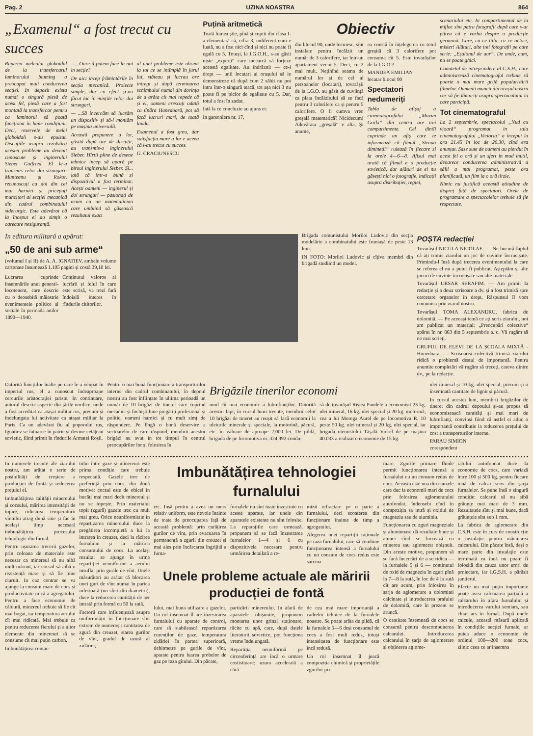Pag. 2 UZINA NOASTRA 864
„Examenul“ a fost trecut cu succes
Ruperea melcului globoidal de la transfercarul laminorului bluming a preocupat mult conducerea secției. In depozit exista numai o singură piesă de acest fel, piesă care a fost montată la transfercar pentru ca laminorul să poată funcționa în bune condițiuni. Deci, rezervele de melci globoidali s-au epuizat. Discuțiile asupra rezolvării acestei probleme au devenit cunoscute și inginerului Sieber Gotfried. El le-a transmis celor doi strungari: Munteanu și Rokor, recunoscuți ca doi din cei mai harnici și pricepuți muncitori ai secției mecanică din cadrul combinatului siderurgic. Este adevărat că la început ei au simțit o oarecare nesiguranță.
—...Oare il putem face la noi in secție?
De aici incep frămintările în secția mecanică. Proiecte simple, dar cu efect și-au făcut loc în mințile celor doi strungari.
— ...Să incercăm să lucrăm un dispozitiv și să-l montăm pe mașina universală.
Această propunere a lor, găsită după ore de discuții, au transmis-o inginerului Sieber. Hîrtii pline de desene tehnice incep să apară pe biroul inginerului Sieber. Și... iată că într-o bună zi dispozitivul a fost terminat. Acești oameni — inginerul și doi strungari — pasionați de acum ca un matematician care umblind să găsească rezultatul exact
al unei probleme este absent la tot ce se intîmplă în jurul lui, stăteau și lucrau ore intregi și după terminarea schimbului numai din dorința de a arăta cît mai repede că și ei, oameni crescuți odată cu tînăra Hunedoară, pot să facă lucruri mari, de toată lauda.
Examenul a fost greu, dar satisfacția mare a lor e aceea că l-au trecut cu succes.
G. CRACIUNESCU
Puțină aritmetică
Toată lumea știe, pînă și copiii din clasa I-a elementară că, cifra 3, indiferent cum e luată, nu a fost nici cînd și nici nu poate fi egală cu 5. Totuși, la I.G.O.H., s-au găsit niște „experți“ care incearcă să forțeze această egalitate. Au îndrăznit — ce-i drept — unii locatari ai orașului să le demonstreze că după cum 2 săbii nu pot intra într-o singură teacă, tot așa nici 3 nu poate fi pe picior de egalitate cu 5. Dar, totul a fost în zadar.
Iată la ce concluzie au ajuns ei:
In garsoniera nr. 17,
Obiectiv
din blocul 90, unde locuiesc, sînt instalate pentru încălzit un număr de 3 calorifere, iar într-un apartament vecin 5. Deci, cu 2 mai mult. Neținînd seama de numărul lor și de cel al persoanelor (locatari), tovarășii de la I.G.O. au găsit de cuviință ca plata încălzitului să se facă pentru 3 calorifere ca și pentru 5 calorifere. O fi cumva vreo greșală matematică? Nicidecum! Adevărata „greșală“ e alta. Și anume,
ea constă în înțelegerea cu totul greșită că 3 calorifere pot consuma cît 5. Este tovarășilor de la I.G.O.?
MANDEA EMILIAN
locatar blocul 90
Spectatori nedumeriți
Tabla de afișaj a cinematografului „Maxim Gorki“ din centru are trei compartimente. Cel dintîi cuprinde un afiș care te informează că filmul „Steaua dimineții“ rulează în fiecare zi la orele 4—6—8. Afișul mai arată că filmul e o producție sovietică, dar alături de el nu găsești nici o fotografie, indicații asupra distribuției, regiei,
scenariului etc. In compartimentul de la mijloc sînt patru fotografii după care s-ar părea că e vorba despre o producție germană. Care, cu ce titlu, cu ce actori, mister! Alături, alte trei fotografii pe care scrie: „Eșalonul de aur“. De unde, cum, nu se poate ghici.
Comitetul de intreprindere al C.S.H., care administrează cinematograful trebuie să poarte o mai mare grijă popularizării filmelor. Oamenii muncii din orașul nostru cer să fie lămuriți asupra spectacolului la care participă.
Tot cinematograful
La 2 septembrie, spectacolul „Nud cu vioară“ programat in sala cinematografului „Victoria“ a început la ora 21.45 în loc de 20.30, cînd era anunțat. Șase sute de oameni au pierdut în acest fel o oră și un sfert în mod inutil, deoarece conducerea administrativă a sălii a mai programat, peste ora planificată, un film la o oră tîrzie.
Nimic nu justifică această atitudine de dispreț față de spectatori. Orele de programare a spectacolelor trebuie să fie respectate.
In editura militară a apărut:
„50 de ani sub arme“
(volumul I și II) de A. A. IGNATIEV, ambele volume cartonate însumează 1.105 pagini și costă 39,10 lei.
Lucrarea cuprinde însemnările unui general-locotenent, care descrie cu o deosebită măiestrie evenimentele politice și sociale în perioada anilor 1890—1940.
Conținutul valoros al lucrării și felul în care este scrisă, va trezi fară îndoială interes în rîndurile cititorilor.
Brigada comunistului Moriloi Ludovic din secția modelărie a combinatului este fruntașă de peste 13 luni.
IN FOTO: Moriloi Ludovic și cîțiva membri din brigadă studiind un model.
POȘTA redacției
Tovarășul NICULA NICOLAE. — Ne bucură faptul că ați trimis ziarului un joc de cuvinte încrucișate. Primindu-l însă după trecerea evenimentului la care se referea el nu a putut fi publicat. Așteptăm și alte jocuri de cuvinte încrucișate sau alte materiale.
Tovarășul URSAR SERAFIM. — Am primit la redacție și a doua scrisoare a dv. și a fost trimisă spre cercetare organelor în drept. Răspunsul îl vom comunica prin ziarul nostru.
Tovarășul TOMA ALEXANDRU, fabrica de dolomită. — Pe aceeași temă ce ați scris ziarului, noi am publicat un material: „Preocupări colective“ apărut în nr. 863 din 5 septembrie a. c. Vă rugăm să ne mai scrieți.
GRUPUL DE ELEVI DE LA ȘCOALA MIXTĂ - Hunedoara. — Scrisoarea colectivă trimisă ziarului ridică o problemă destul de importantă. Pentru anumite completări vă rugăm să treceți, careva dintre dv., pe la redacție.
Datorită funcțiilor înalte pe care le-a ocupat în imperiul rus, el a cunoscut îndeaproape cercurile aristocrației țariste. In continuare, autorul descrie aspecte din țările nordice, unde a fost acreditat ca atașat militar rus, precum și îndelungata lui activitate ca atașat militar la Paris. Ca un adevărat fiu al poporului rus, Ignatiev se întoarce în patrie și devine cetățean sovietic, fiind primit în rîndurile Armatei Roșii.
Pentru o mai bună funcționare a transporturilor interne din cadrul combinatului, în depoul nostru au fost înființate în ultima perioadă un număr de 10 brigăzi de tineret care cuprind mecanici și fochiști bine pregătiți profesional și politic, oameni harnici și cu mult simț de răspundere. Pe lîngă o bună deservire a sectoarelor de care răspund, membrii acestor brigăzi au avut în tot timpul în centrul preocupărilor lor și folosirea în
Brigăzile tinerilor economi
mod cît mai economic a lubrefianților. Datorită acestui fapt, în cursul lunii trecute, membrii celor 10 brigăzi de tineret au reușit să facă economii la uleiurile minerale și speciale, la motorină, păcură, etc. în valoare de aproape 2.000 lei. De pildă, brigada de pe locomotiva nr. 324.992 condu-
să de tovarășul Ristea Pandele a economisit 23 kg. ulei mineral, 16 kg. ulei special și 20 kg. motorină, cea a lui Morega Aurel de pe locomotiva R. 10 peste 50 kg. ulei mineral și 20 kg. ulei special, iar brigada utemistului Tășală Viorel de pe mașina 40.033 a realizat o economie de 15 kg.
ulei mineral și 10 kg. ulei special, precum și o însemnată cantitate de lignit și păcură.
In cursul acestei luni, membrii brigăzilor de tineret din cadrul depoului și-au propus să economisească cantități și mai mari de lubrefianți, convinși fiind că astfel ei aduc o importantă contribuție la reducerea prețului de cost a transporturilor interne.
PARAU SIMION
corespondent
In numerele trecute ale ziarului nostru, am arătat o serie de posibilități de creștere a producției de fontă și reducerea prețului ei.
Imbunătățirea calității minereului și cocsului, mărirea intensității de topire, ridicarea temperaturii vîntului atrag după sine și fac în același timp necesară îmbunătățirea procesului tehnologic din furnal.
Pentru ușurarea trecerii gazelor, prin coloana de materiale este necesar ca minereul să nu aibă mult mărunt, iar cocsul să aibă o rezistență mare și să fie bine ciuruit. In caz contrar se va ajunge la consum mare de cocs și productivitate mică a agregatului. Pentru a face economie de căldură, minereul trebuie să fie cît mai bogat, iar temperatura aerului cît mai ridicată. Mai trebuie ca pentru reducerea fierului și a altor elemente din minereuri să se consume cît mai puțin carbon.
Imbunătățirea contac-
tului între gaze și minereuri este prima condiție care trebuie respectată. Gazele trec de preferință prin cocs, din două motive: cocsul este de obicei în bucăți mai mari decît minereul și nu se topește. Prin materialul topit (zgură) gazele trec cu mult mai greu. Orice neuniformitate în repartizarea minereului duce la pregătirea incompletă a lui la intrarea în creuzet, deci la răcirea furnalului și la mărirea consumului de cocs. La același rezultat se ajunge în urma repartiției neuniforme a aerului insuflat prin gurile de vînt. Unele măsurători au arătat că blocarea unei guri de vînt numai în partea inferioară (un sfert din diametru), duce la reducerea cantității de aer intrată prin formă cu 50 la sută.
Factorii care influențează asupra uniformității în funcționare sînt extrem de numeroși: cantitatea de zgură din creuzet, starea gurilor de vînt, gradul de uzură al zidăriei,
Imbunătățirea tehnologiei furnalului
etc. Insă pentru a avea un mers relativ uniform, este nevoie înainte de toate de preocuparea față de această problemă: prin curățirea gurilor de vînt, prin evacuarea în permanență a zgurii din creuzet și mai ales prin încărcarea îngrijită a furna-
furnalele nu sînt toate înzestrate cu aceste aparate, iar unele din aparatele existente nu sînt folosite. La reparațiile care urmează, propunem să se facă înzestrarea furnalelor 1—4 și 6 cu dispozitivele necesare pentru urmărirea detailată a re-
mizii refractare pe o parte a furnalului, deci scoaterea din funcționare înainte de timp a agregatului.
Alegerea unei repartiții raționale pe raza furnalului, care să combine funcționarea intensă a furnalului cu un consum de cocs redus este sarcina
Unele probleme actuale ale măririi producției de fontă
lului, mai buna utilizare a gazelor. Un rol însemnat îl are înzestrarea furnalului cu aparate de control, care să stabilească repartizarea curenților de gaze, temperatura zidăriei în partea superioară, debitmetre pe gurile de vînt, aparate pentru luarea probelor de gaz pe raza gîtului. Din păcate,
partizării minereului. In afară de aparatele obișnuite, propunem montarea unor grinzi staționare, răcite cu apă, care, după datele literaturii sovietice, pot funcționa vreme îndelungată.
Repartiția neuniformă pe circonferință are încă o urmare costisitoare: uzura accelerată a cără-
de cea mai mare importanță a cadrelor tehnice de la furnalele noastre. Se poate arăta de pildă, că la furnalele 5—6 deși consumul de cocs a fost mult redus, totuși intensitatea de funcționare este încă redusă.
Un rol însemnat îl joacă compoziția chimică și proprietățile zgurilor pri-
mare. Zgurile primare fluide permit funcționarea intensă a furnalului cu un consum redus de cocs. Aceasta este una din cauzele care duc la economii mari de cocs prin folosirea aglomeratului autofondat, îndeosebi cînd în compoziția sa intră și oxidul de magneziu sau de aluminiu.
Funcționarea cu zguri magneziale și aluminoase dă rezultate bune și atunci cînd se lucrează cu minereu sau aglomerat obișnuit. Din aceste motive, propunem să se facă încercări de a se ridica — la furnalele 5 și 6 — conținutul de oxid de magneziu în zguri pînă la 7—8 la sută, în loc de 4 la sută cît are acum, prin folosirea în șarja de aglomerare a dolomitei calcinate și introducerea prafului de dolomită, care în prezent se aruncă.
O cantitate însemnată de cocs se consumă pentru descompunerea calcarului. Introducerea calcarului în șarja de aglomerare și obținerea aglome-
ratului autofondat duce la economie de cocs, care variază între 100 și 500 kg. pentru fiecare tonă de calcar scos din șarja furnalelor. Se pune însă o singură condiție: calcarul să nu aibă grăunțe mai mari de 3 mm. Rezultatele sînt și mai bune, dacă grăunțele sînt sub 1 mm.
La fabrica de aglomerare din C.S.H. este în curs de construcție o instalație pentru măcinarea calcarului. Din păcate însă, deși o mare parte din instalație este terminată ea încă nu poate fi folosită din cauza unor erori de proiectare, iar I.G.S.H. a părăsit șantierul.
Efecte nu mai puțin importante poate avea calcinarea parțială a calcarului în afara furnalului și introducerea varului semiars, sau chiar ars în furnal. După unele calcule, această măsură aplicată în condițiile secției furnale, ar putea aduce o economie de ordinul 100—200 tone cocs, zilnic ceea ce ar însemna